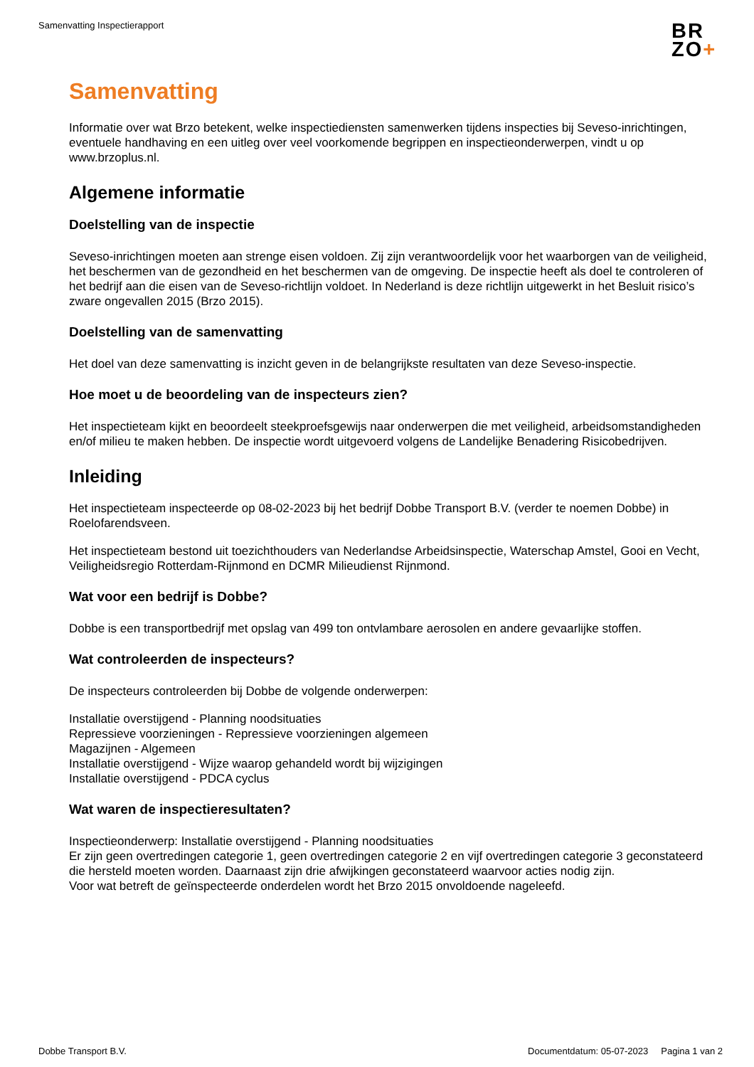Samenvatting Inspectierapport
BR
ZO+
Samenvatting
Informatie over wat Brzo betekent, welke inspectiediensten samenwerken tijdens inspecties bij Seveso-inrichtingen, eventuele handhaving en een uitleg over veel voorkomende begrippen en inspectieonderwerpen, vindt u op www.brzoplus.nl.
Algemene informatie
Doelstelling van de inspectie
Seveso-inrichtingen moeten aan strenge eisen voldoen. Zij zijn verantwoordelijk voor het waarborgen van de veiligheid, het beschermen van de gezondheid en het beschermen van de omgeving. De inspectie heeft als doel te controleren of het bedrijf aan die eisen van de Seveso-richtlijn voldoet. In Nederland is deze richtlijn uitgewerkt in het Besluit risico’s zware ongevallen 2015 (Brzo 2015).
Doelstelling van de samenvatting
Het doel van deze samenvatting is inzicht geven in de belangrijkste resultaten van deze Seveso-inspectie.
Hoe moet u de beoordeling van de inspecteurs zien?
Het inspectieteam kijkt en beoordeelt steekproefsgewijs naar onderwerpen die met veiligheid, arbeidsomstandigheden en/of milieu te maken hebben. De inspectie wordt uitgevoerd volgens de Landelijke Benadering Risicobedrijven.
Inleiding
Het inspectieteam inspecteerde op 08-02-2023 bij het bedrijf Dobbe Transport B.V. (verder te noemen Dobbe) in Roelofarendsveen.
Het inspectieteam bestond uit toezichthouders van Nederlandse Arbeidsinspectie, Waterschap Amstel, Gooi en Vecht, Veiligheidsregio Rotterdam-Rijnmond en DCMR Milieudienst Rijnmond.
Wat voor een bedrijf is Dobbe?
Dobbe is een transportbedrijf met opslag van 499 ton ontvlambare aerosolen en andere gevaarlijke stoffen.
Wat controleerden de inspecteurs?
De inspecteurs controleerden bij Dobbe de volgende onderwerpen:
Installatie overstijgend - Planning noodsituaties
Repressieve voorzieningen - Repressieve voorzieningen algemeen
Magazijnen - Algemeen
Installatie overstijgend - Wijze waarop gehandeld wordt bij wijzigingen
Installatie overstijgend - PDCA cyclus
Wat waren de inspectieresultaten?
Inspectieonderwerp: Installatie overstijgend - Planning noodsituaties
Er zijn geen overtredingen categorie 1, geen overtredingen categorie 2 en vijf overtredingen categorie 3 geconstateerd die hersteld moeten worden. Daarnaast zijn drie afwijkingen geconstateerd waarvoor acties nodig zijn.
Voor wat betreft de geïnspecteerde onderdelen wordt het Brzo 2015 onvoldoende nageleefd.
Dobbe Transport B.V. Documentdatum: 05-07-2023 Pagina 1 van 2